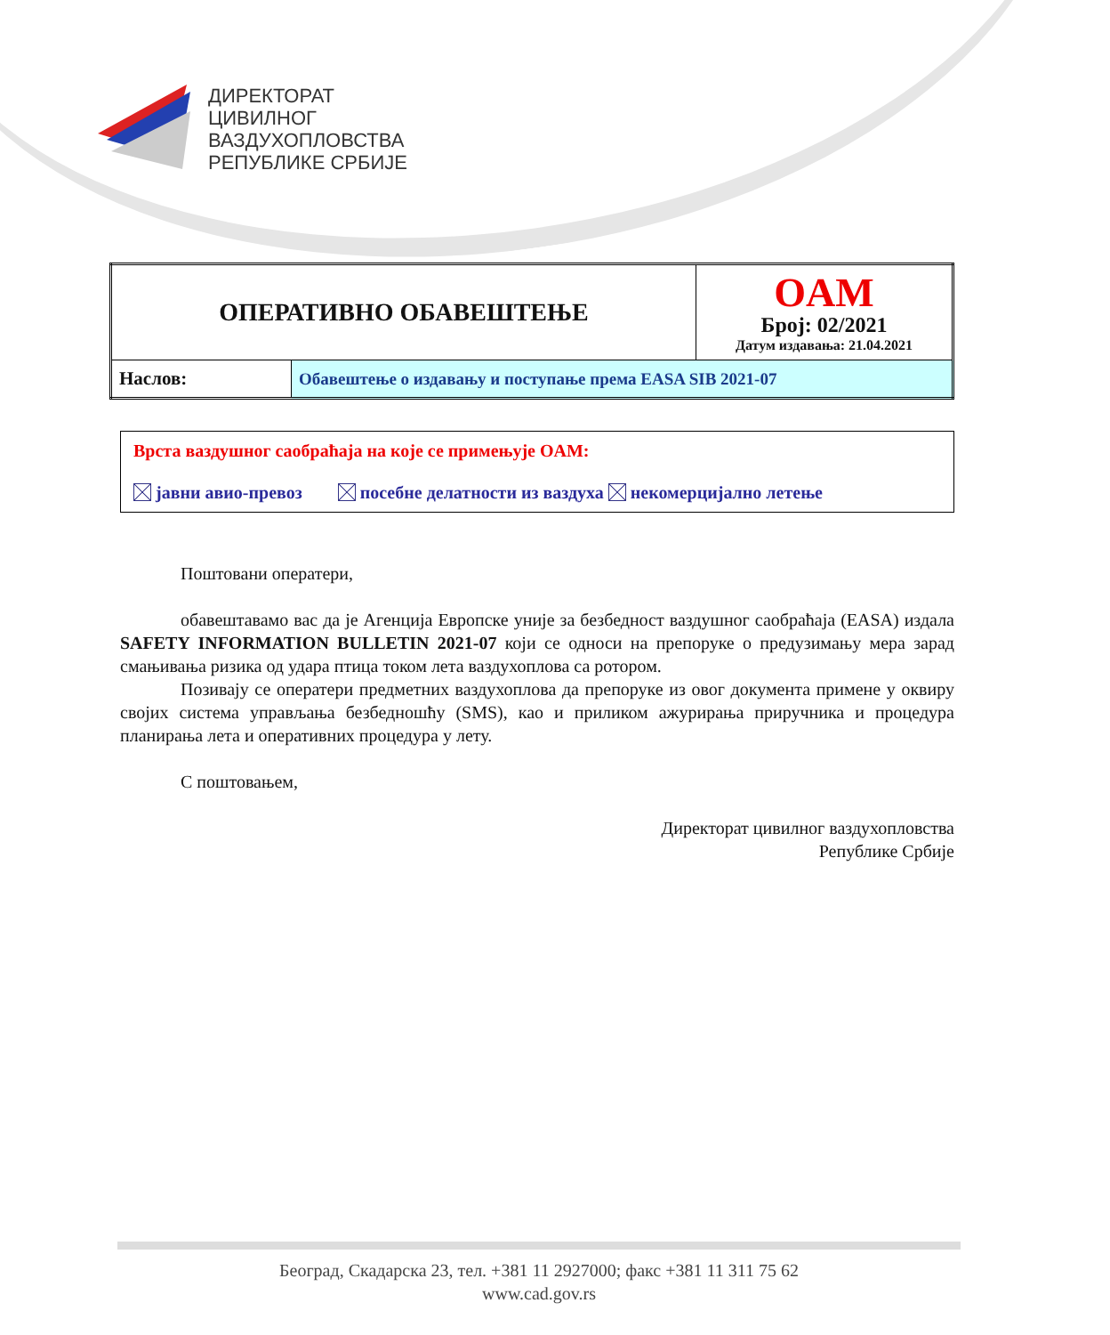ДИРЕКТОРАТ
ЦИВИЛНОГ
ВАЗДУХОПЛОВСТВА
РЕПУБЛИКЕ СРБИЈЕ
| ОПЕРАТИВНО ОБАВЕШТЕЊЕ | | OAM Број: 02/2021 Датум издавања: 21.04.2021 |
| Наслов: | Обавештење о издавању и поступање према EASA SIB 2021-07 | |
Врста ваздушног саобраћаја на које се примењује OAM:
јавни авио-превоз посебне делатности из ваздуха некомерцијално летење
Поштовани оператери,
обавештавамо вас да је Агенција Европске уније за безбедност ваздушног саобраћаја (EASA) издала SAFETY INFORMATION BULLETIN 2021-07 који се односи на препоруке о предузимању мера зарад смањивања ризика од удара птица током лета ваздухоплова са ротором.
Позивају се оператери предметних ваздухоплова да препоруке из овог документа примене у оквиру својих система управљања безбедношћу (SMS), као и приликом ажурирања приручника и процедура планирања лета и оперативних процедура у лету.
С поштовањем,
Директорат цивилног ваздухопловства
Републике Србије
Београд, Скадарска 23, тел. +381 11 2927000; факс +381 11 311 75 62
www.cad.gov.rs